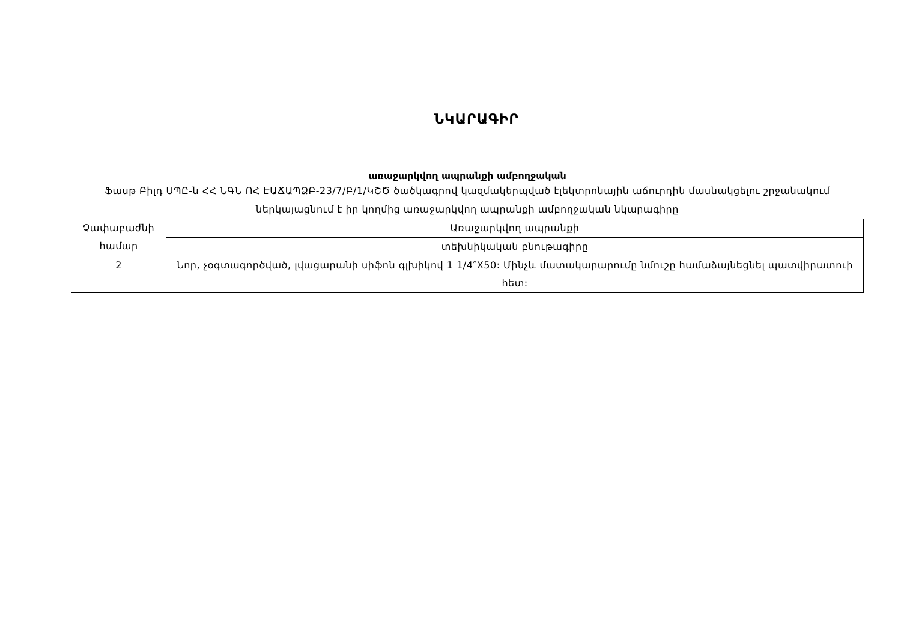ՆԿԱՐԱԳԻՐ
առաջարկվող ապրանքի ամբողջական
Ֆասթ Բիլդ ՍՊԸ-ն ՀՀ ՆԳՆ ՈՀ ԷԱՃԱՊՁԲ-23/7/Բ/1/ԿՇԾ ծածկագրով կազմակերպված էլեկտրոնային աճուրդին մասնակցելու շրջանակում ներկայացնում է իր կողմից առաջարկվող ապրանքի ամբողջական նկարագիրը
| Չափաբաժնի համար | Առաջարկվող ապրանքի |
| | տեխնիկական բնութագիրը |
| 2 | Նոր, չօգտագործված, լվացարանի սիֆոն գլխիկով 1 1/4″X50: Մինչև մատակարարումը նմուշը համաձայնեցնել պատվիրատուի հետ: |